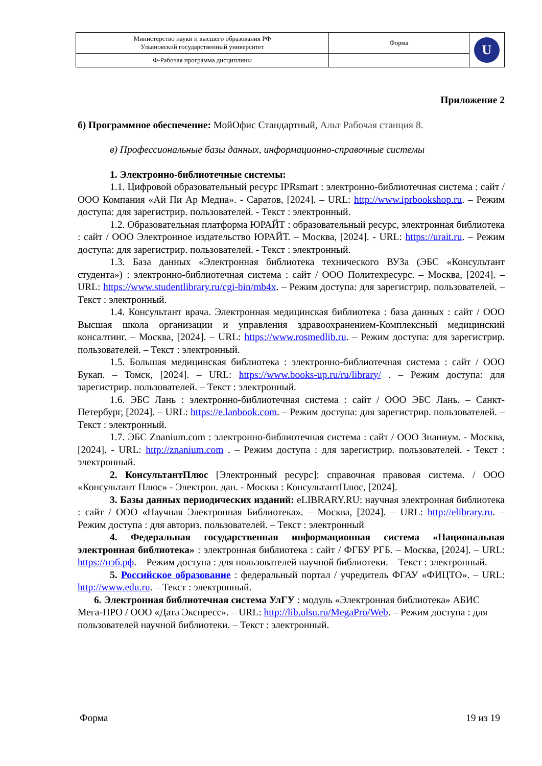| Министерство науки и высшего образования РФ Ульяновский государственный университет | Форма | U |
| Ф-Рабочая программа дисциплины | | |
Приложение 2
б) Программное обеспечение: МойОфис Стандартный, Альт Рабочая станция 8.
в) Профессиональные базы данных, информационно-справочные системы
1. Электронно-библиотечные системы:
1.1. Цифровой образовательный ресурс IPRsmart : электронно-библиотечная система : сайт / ООО Компания «Ай Пи Ар Медиа». - Саратов, [2024]. – URL: http://www.iprbookshop.ru. – Режим доступа: для зарегистрир. пользователей. - Текст : электронный.
1.2. Образовательная платформа ЮРАЙТ : образовательный ресурс, электронная библиотека : сайт / ООО Электронное издательство ЮРАЙТ. – Москва, [2024]. - URL: https://urait.ru. – Режим доступа: для зарегистрир. пользователей. - Текст : электронный.
1.3. База данных «Электронная библиотека технического ВУЗа (ЭБС «Консультант студента») : электронно-библиотечная система : сайт / ООО Политехресурс. – Москва, [2024]. – URL: https://www.studentlibrary.ru/cgi-bin/mb4x. – Режим доступа: для зарегистрир. пользователей. – Текст : электронный.
1.4. Консультант врача. Электронная медицинская библиотека : база данных : сайт / ООО Высшая школа организации и управления здравоохранением-Комплексный медицинский консалтинг. – Москва, [2024]. – URL: https://www.rosmedlib.ru. – Режим доступа: для зарегистрир. пользователей. – Текст : электронный.
1.5. Большая медицинская библиотека : электронно-библиотечная система : сайт / ООО Букап. – Томск, [2024]. – URL: https://www.books-up.ru/ru/library/ . – Режим доступа: для зарегистрир. пользователей. – Текст : электронный.
1.6. ЭБС Лань : электронно-библиотечная система : сайт / ООО ЭБС Лань. – Санкт-Петербург, [2024]. – URL: https://e.lanbook.com. – Режим доступа: для зарегистрир. пользователей. – Текст : электронный.
1.7. ЭБС Znanium.com : электронно-библиотечная система : сайт / ООО Знаниум. - Москва, [2024]. - URL: http://znanium.com . – Режим доступа : для зарегистрир. пользователей. - Текст : электронный.
2. КонсультантПлюс [Электронный ресурс]: справочная правовая система. / ООО «Консультант Плюс» - Электрон. дан. - Москва : КонсультантПлюс, [2024].
3. Базы данных периодических изданий: eLIBRARY.RU: научная электронная библиотека : сайт / ООО «Научная Электронная Библиотека». – Москва, [2024]. – URL: http://elibrary.ru. – Режим доступа : для авториз. пользователей. – Текст : электронный
4. Федеральная государственная информационная система «Национальная электронная библиотека» : электронная библиотека : сайт / ФГБУ РГБ. – Москва, [2024]. – URL: https://нэб.рф. – Режим доступа : для пользователей научной библиотеки. – Текст : электронный.
5. Российское образование : федеральный портал / учредитель ФГАУ «ФИЦТО». – URL: http://www.edu.ru. – Текст : электронный.
6. Электронная библиотечная система УлГУ : модуль «Электронная библиотека» АБИС Мега-ПРО / ООО «Дата Экспресс». – URL: http://lib.ulsu.ru/MegaPro/Web. – Режим доступа : для пользователей научной библиотеки. – Текст : электронный.
Форма 19 из 19